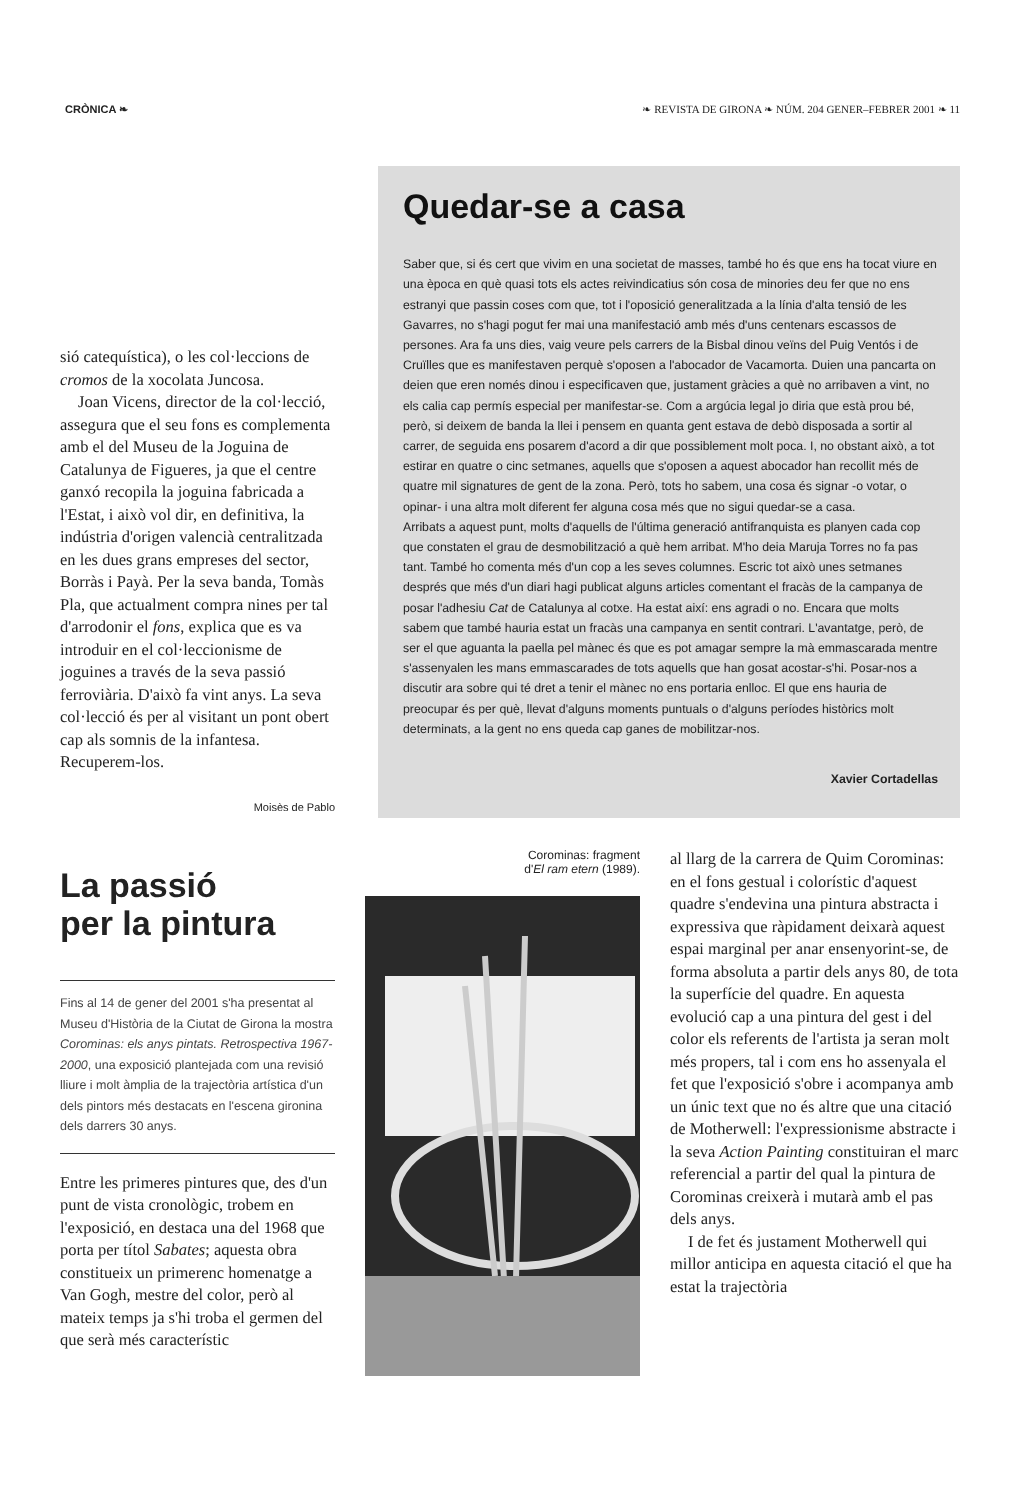CRÒNICA ❧ ❧ REVISTA DE GIRONA ❧ NÚM. 204 GENER–FEBRER 2001 ❧ 11
sió catequística), o les col·leccions de cromos de la xocolata Juncosa.
Joan Vicens, director de la col·lecció, assegura que el seu fons es complementa amb el del Museu de la Joguina de Catalunya de Figueres, ja que el centre ganxó recopila la joguina fabricada a l'Estat, i això vol dir, en definitiva, la indústria d'origen valencià centralitzada en les dues grans empreses del sector, Borràs i Payà. Per la seva banda, Tomàs Pla, que actualment compra nines per tal d'arrodonir el fons, explica que es va introduir en el col·leccionisme de joguines a través de la seva passió ferroviària. D'això fa vint anys. La seva col·lecció és per al visitant un pont obert cap als somnis de la infantesa. Recuperem-los.
Moisès de Pablo
Quedar-se a casa
Saber que, si és cert que vivim en una societat de masses, també ho és que ens ha tocat viure en una època en què quasi tots els actes reivindicatius són cosa de minories deu fer que no ens estranyi que passin coses com que, tot i l'oposició generalitzada a la línia d'alta tensió de les Gavarres, no s'hagi pogut fer mai una manifestació amb més d'uns centenars escassos de persones. Ara fa uns dies, vaig veure pels carrers de la Bisbal dinou veïns del Puig Ventós i de Cruïlles que es manifestaven perquè s'oposen a l'abocador de Vacamorta. Duien una pancarta on deien que eren només dinou i especificaven que, justament gràcies a què no arribaven a vint, no els calia cap permís especial per manifestar-se. Com a argúcia legal jo diria que està prou bé, però, si deixem de banda la llei i pensem en quanta gent estava de debò disposada a sortir al carrer, de seguida ens posarem d'acord a dir que possiblement molt poca. I, no obstant això, a tot estirar en quatre o cinc setmanes, aquells que s'oposen a aquest abocador han recollit més de quatre mil signatures de gent de la zona. Però, tots ho sabem, una cosa és signar -o votar, o opinar- i una altra molt diferent fer alguna cosa més que no sigui quedar-se a casa.
Arribats a aquest punt, molts d'aquells de l'última generació antifranquista es planyen cada cop que constaten el grau de desmobilització a què hem arribat. M'ho deia Maruja Torres no fa pas tant. També ho comenta més d'un cop a les seves columnes. Escric tot això unes setmanes després que més d'un diari hagi publicat alguns articles comentant el fracàs de la campanya de posar l'adhesiu Cat de Catalunya al cotxe. Ha estat així: ens agradi o no. Encara que molts sabem que també hauria estat un fracàs una campanya en sentit contrari. L'avantatge, però, de ser el que aguanta la paella pel mànec és que es pot amagar sempre la mà emmascarada mentre s'assenyalen les mans emmascarades de tots aquells que han gosat acostar-s'hi. Posar-nos a discutir ara sobre qui té dret a tenir el mànec no ens portaria enlloc. El que ens hauria de preocupar és per què, llevat d'alguns moments puntuals o d'alguns períodes històrics molt determinats, a la gent no ens queda cap ganes de mobilitzar-nos.
Xavier Cortadellas
La passió
per la pintura
Fins al 14 de gener del 2001 s'ha presentat al Museu d'Història de la Ciutat de Girona la mostra Corominas: els anys pintats. Retrospectiva 1967-2000, una exposició plantejada com una revisió lliure i molt àmplia de la trajectòria artística d'un dels pintors més destacats en l'escena gironina dels darrers 30 anys.
Entre les primeres pintures que, des d'un punt de vista cronològic, trobem en l'exposició, en destaca una del 1968 que porta per títol Sabates; aquesta obra constitueix un primerenc homenatge a Van Gogh, mestre del color, però al mateix temps ja s'hi troba el germen del que serà més característic
Corominas: fragment
d'El ram etern (1989).
al llarg de la carrera de Quim Corominas: en el fons gestual i colorístic d'aquest quadre s'endevina una pintura abstracta i expressiva que ràpidament deixarà aquest espai marginal per anar ensenyorint-se, de forma absoluta a partir dels anys 80, de tota la superfície del quadre. En aquesta evolució cap a una pintura del gest i del color els referents de l'artista ja seran molt més propers, tal i com ens ho assenyala el fet que l'exposició s'obre i acompanya amb un únic text que no és altre que una citació de Motherwell: l'expressionisme abstracte i la seva Action Painting constituiran el marc referencial a partir del qual la pintura de Corominas creixerà i mutarà amb el pas dels anys.
I de fet és justament Motherwell qui millor anticipa en aquesta citació el que ha estat la trajectòria